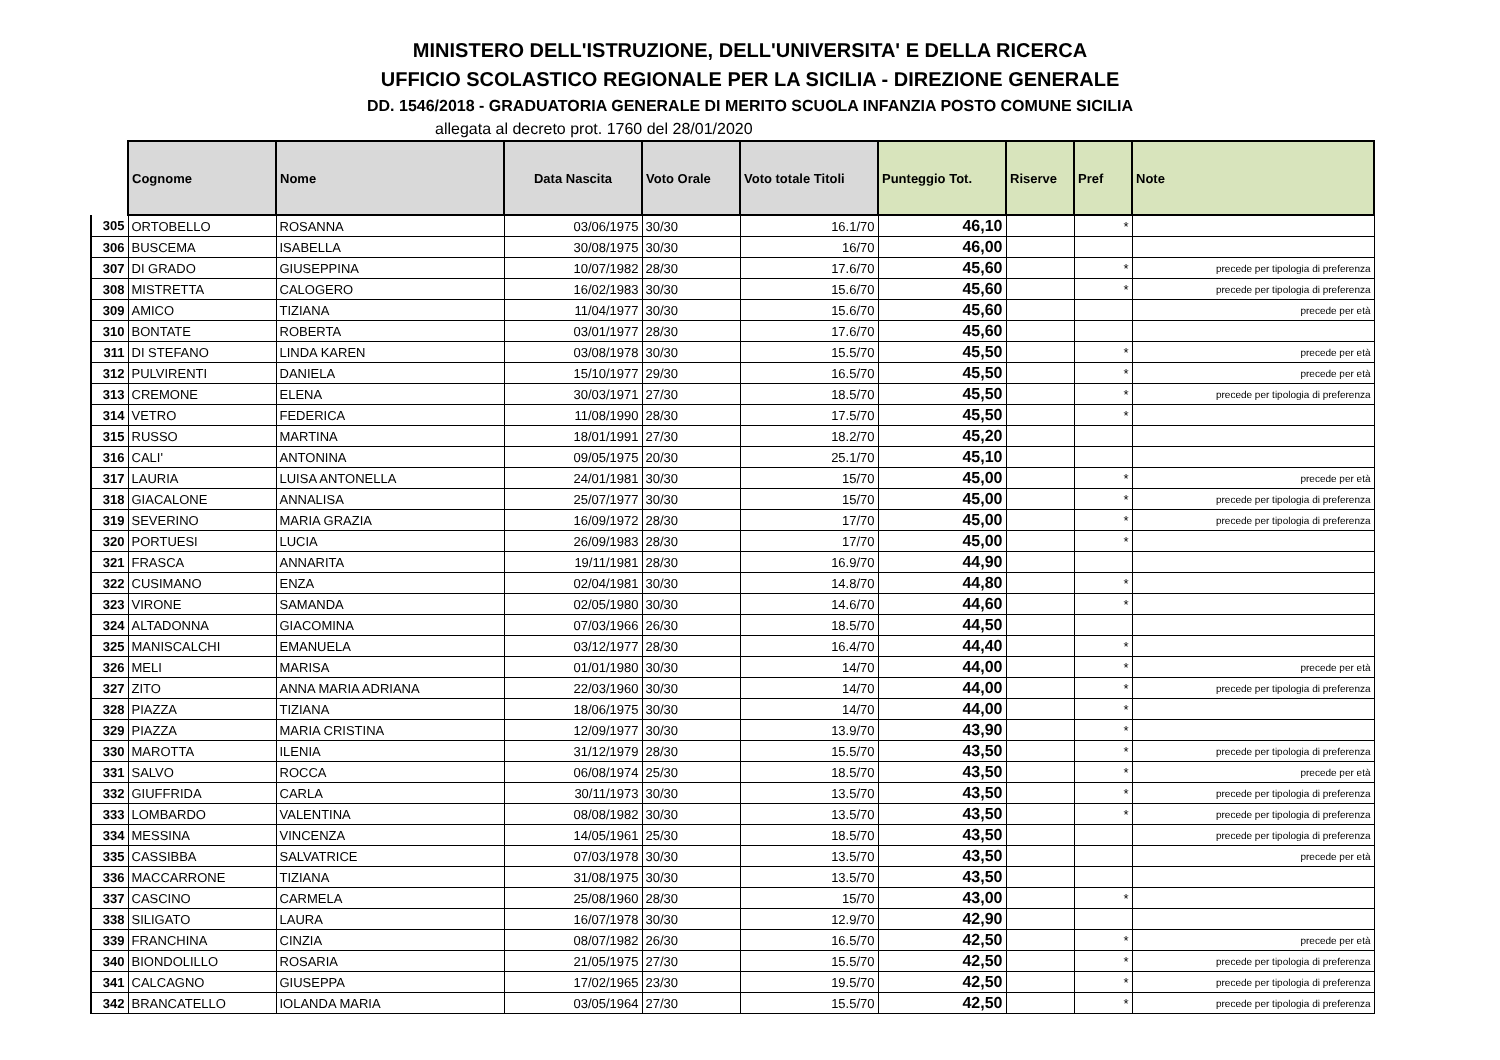MINISTERO DELL'ISTRUZIONE, DELL'UNIVERSITA' E DELLA RICERCA
UFFICIO SCOLASTICO REGIONALE PER LA SICILIA - DIREZIONE GENERALE
DD. 1546/2018 - GRADUATORIA GENERALE DI MERITO SCUOLA INFANZIA POSTO COMUNE SICILIA
allegata al decreto prot. 1760 del 28/01/2020
| | Cognome | Nome | Data Nascita | Voto Orale | Voto totale Titoli | Punteggio Tot. | Riserve | Pref | Note |
| --- | --- | --- | --- | --- | --- | --- | --- | --- | --- |
| 305 | ORTOBELLO | ROSANNA | 03/06/1975 | 30/30 | 16.1/70 | 46,10 | | * | |
| 306 | BUSCEMA | ISABELLA | 30/08/1975 | 30/30 | 16/70 | 46,00 | | | |
| 307 | DI GRADO | GIUSEPPINA | 10/07/1982 | 28/30 | 17.6/70 | 45,60 | | * | precede per tipologia di preferenza |
| 308 | MISTRETTA | CALOGERO | 16/02/1983 | 30/30 | 15.6/70 | 45,60 | | * | precede per tipologia di preferenza |
| 309 | AMICO | TIZIANA | 11/04/1977 | 30/30 | 15.6/70 | 45,60 | | | precede per età |
| 310 | BONTATE | ROBERTA | 03/01/1977 | 28/30 | 17.6/70 | 45,60 | | | |
| 311 | DI STEFANO | LINDA KAREN | 03/08/1978 | 30/30 | 15.5/70 | 45,50 | | * | precede per età |
| 312 | PULVIRENTI | DANIELA | 15/10/1977 | 29/30 | 16.5/70 | 45,50 | | * | precede per età |
| 313 | CREMONE | ELENA | 30/03/1971 | 27/30 | 18.5/70 | 45,50 | | * | precede per tipologia di preferenza |
| 314 | VETRO | FEDERICA | 11/08/1990 | 28/30 | 17.5/70 | 45,50 | | * | |
| 315 | RUSSO | MARTINA | 18/01/1991 | 27/30 | 18.2/70 | 45,20 | | | |
| 316 | CALI' | ANTONINA | 09/05/1975 | 20/30 | 25.1/70 | 45,10 | | | |
| 317 | LAURIA | LUISA ANTONELLA | 24/01/1981 | 30/30 | 15/70 | 45,00 | | * | precede per età |
| 318 | GIACALONE | ANNALISA | 25/07/1977 | 30/30 | 15/70 | 45,00 | | * | precede per tipologia di preferenza |
| 319 | SEVERINO | MARIA GRAZIA | 16/09/1972 | 28/30 | 17/70 | 45,00 | | * | precede per tipologia di preferenza |
| 320 | PORTUESI | LUCIA | 26/09/1983 | 28/30 | 17/70 | 45,00 | | * | |
| 321 | FRASCA | ANNARITA | 19/11/1981 | 28/30 | 16.9/70 | 44,90 | | | |
| 322 | CUSIMANO | ENZA | 02/04/1981 | 30/30 | 14.8/70 | 44,80 | | * | |
| 323 | VIRONE | SAMANDA | 02/05/1980 | 30/30 | 14.6/70 | 44,60 | | * | |
| 324 | ALTADONNA | GIACOMINA | 07/03/1966 | 26/30 | 18.5/70 | 44,50 | | | |
| 325 | MANISCALCHI | EMANUELA | 03/12/1977 | 28/30 | 16.4/70 | 44,40 | | * | |
| 326 | MELI | MARISA | 01/01/1980 | 30/30 | 14/70 | 44,00 | | * | precede per età |
| 327 | ZITO | ANNA MARIA ADRIANA | 22/03/1960 | 30/30 | 14/70 | 44,00 | | * | precede per tipologia di preferenza |
| 328 | PIAZZA | TIZIANA | 18/06/1975 | 30/30 | 14/70 | 44,00 | | * | |
| 329 | PIAZZA | MARIA CRISTINA | 12/09/1977 | 30/30 | 13.9/70 | 43,90 | | * | |
| 330 | MAROTTA | ILENIA | 31/12/1979 | 28/30 | 15.5/70 | 43,50 | | * | precede per tipologia di preferenza |
| 331 | SALVO | ROCCA | 06/08/1974 | 25/30 | 18.5/70 | 43,50 | | * | precede per età |
| 332 | GIUFFRIDA | CARLA | 30/11/1973 | 30/30 | 13.5/70 | 43,50 | | * | precede per tipologia di preferenza |
| 333 | LOMBARDO | VALENTINA | 08/08/1982 | 30/30 | 13.5/70 | 43,50 | | * | precede per tipologia di preferenza |
| 334 | MESSINA | VINCENZA | 14/05/1961 | 25/30 | 18.5/70 | 43,50 | | | precede per tipologia di preferenza |
| 335 | CASSIBBA | SALVATRICE | 07/03/1978 | 30/30 | 13.5/70 | 43,50 | | | precede per età |
| 336 | MACCARRONE | TIZIANA | 31/08/1975 | 30/30 | 13.5/70 | 43,50 | | | |
| 337 | CASCINO | CARMELA | 25/08/1960 | 28/30 | 15/70 | 43,00 | | * | |
| 338 | SILIGATO | LAURA | 16/07/1978 | 30/30 | 12.9/70 | 42,90 | | | |
| 339 | FRANCHINA | CINZIA | 08/07/1982 | 26/30 | 16.5/70 | 42,50 | | * | precede per età |
| 340 | BIONDOLILLO | ROSARIA | 21/05/1975 | 27/30 | 15.5/70 | 42,50 | | * | precede per tipologia di preferenza |
| 341 | CALCAGNO | GIUSEPPA | 17/02/1965 | 23/30 | 19.5/70 | 42,50 | | * | precede per tipologia di preferenza |
| 342 | BRANCATELLO | IOLANDA MARIA | 03/05/1964 | 27/30 | 15.5/70 | 42,50 | | * | precede per tipologia di preferenza |